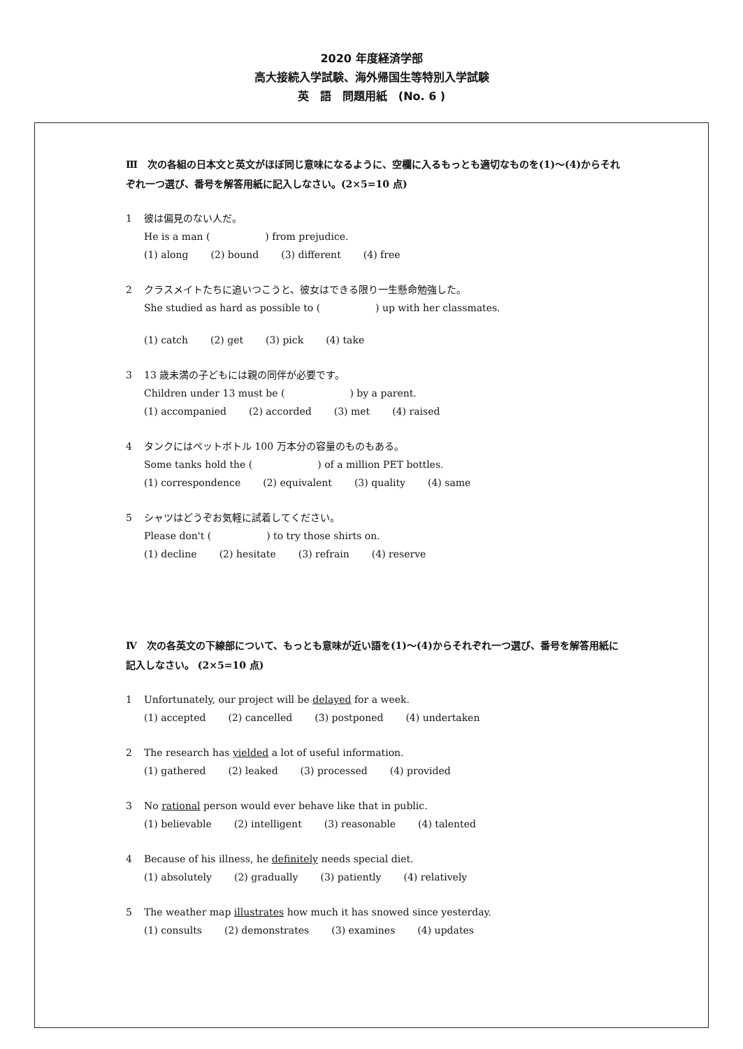2020 年度経済学部
高大接続入学試験、海外帰国生等特別入学試験
英　語　問題用紙　(No. 6 )
Ⅲ　次の各組の日本文と英文がほぼ同じ意味になるように、空欄に入るもっとも適切なものを(1)～(4)からそれぞれ一つ選び、番号を解答用紙に記入しなさい。(2×5=10 点)
1 彼は偏見のない人だ。
He is a man (       ) from prejudice.
(1) along (2) bound (3) different (4) free
2 クラスメイトたちに追いつこうと、彼女はできる限り一生懸命勉強した。
She studied as hard as possible to (       ) up with her classmates.
(1) catch (2) get (3) pick (4) take
3 13 歳未満の子どもには親の同伴が必要です。
Children under 13 must be (        ) by a parent.
(1) accompanied (2) accorded (3) met (4) raised
4 タンクにはペットボトル 100 万本分の容量のものもある。
Some tanks hold the (        ) of a million PET bottles.
(1) correspondence (2) equivalent (3) quality (4) same
5 シャツはどうぞお気軽に試着してください。
Please don't (       ) to try those shirts on.
(1) decline (2) hesitate (3) refrain (4) reserve
Ⅳ　次の各英文の下線部について、もっとも意味が近い語を(1)～(4)からそれぞれ一つ選び、番号を解答用紙に記入しなさい。 (2×5=10 点)
1 Unfortunately, our project will be delayed for a week.
(1) accepted (2) cancelled (3) postponed (4) undertaken
2 The research has yielded a lot of useful information.
(1) gathered (2) leaked (3) processed (4) provided
3 No rational person would ever behave like that in public.
(1) believable (2) intelligent (3) reasonable (4) talented
4 Because of his illness, he definitely needs special diet.
(1) absolutely (2) gradually (3) patiently (4) relatively
5 The weather map illustrates how much it has snowed since yesterday.
(1) consults (2) demonstrates (3) examines (4) updates